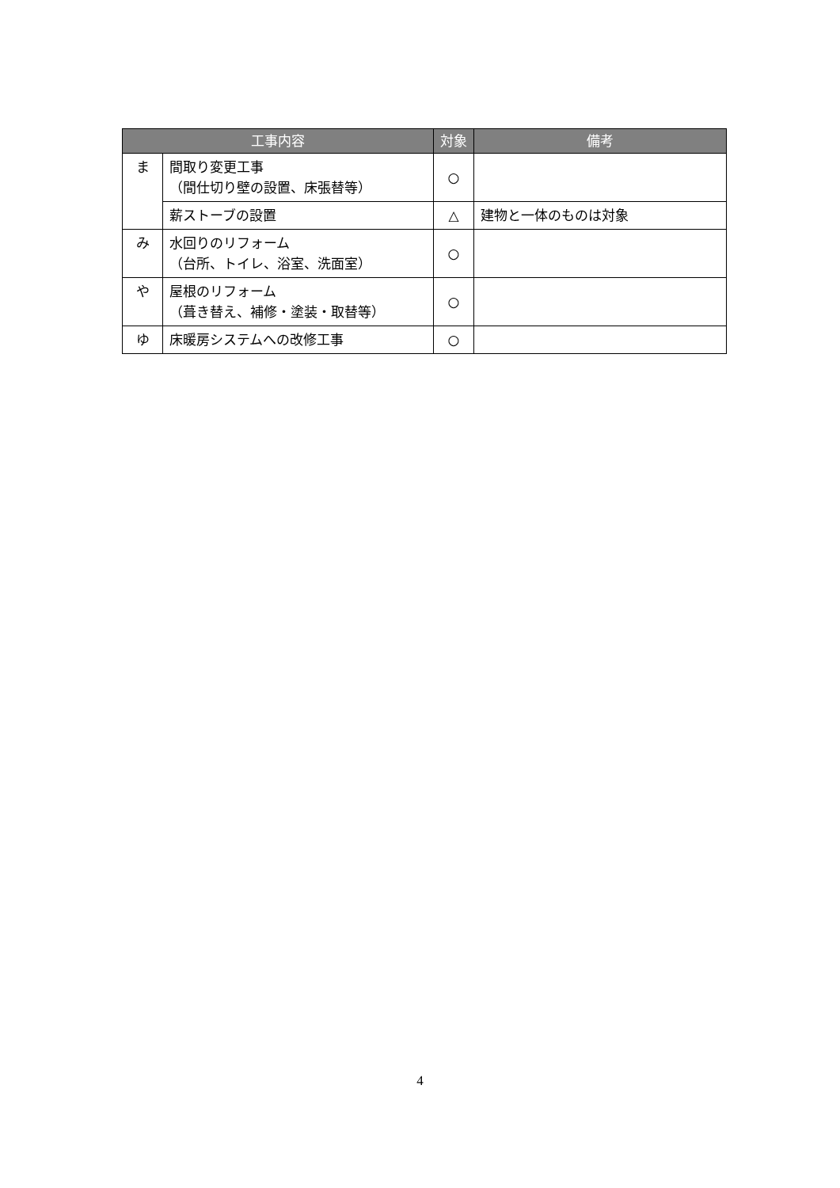| 工事内容 | | 対象 | 備考 |
| --- | --- | --- | --- |
| ま | 間取り変更工事 （間仕切り壁の設置、床張替等） | ○ | |
| | 薪ストーブの設置 | △ | 建物と一体のものは対象 |
| み | 水回りのリフォーム （台所、トイレ、浴室、洗面室） | ○ | |
| や | 屋根のリフォーム （葺き替え、補修・塗装・取替等） | ○ | |
| ゆ | 床暖房システムへの改修工事 | ○ | |
4